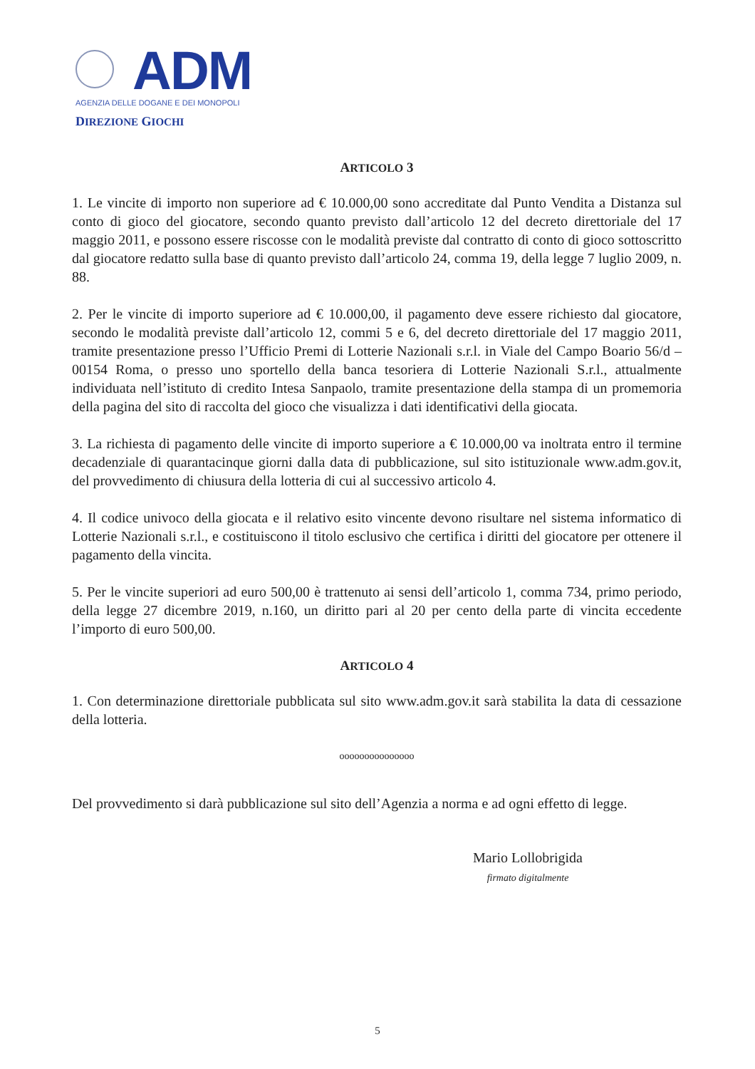ADM
AGENZIA DELLE DOGANE E DEI MONOPOLI
DIREZIONE GIOCHI
ARTICOLO 3
1. Le vincite di importo non superiore ad € 10.000,00 sono accreditate dal Punto Vendita a Distanza sul conto di gioco del giocatore, secondo quanto previsto dall’articolo 12 del decreto direttoriale del 17 maggio 2011, e possono essere riscosse con le modalità previste dal contratto di conto di gioco sottoscritto dal giocatore redatto sulla base di quanto previsto dall’articolo 24, comma 19, della legge 7 luglio 2009, n. 88.
2. Per le vincite di importo superiore ad € 10.000,00, il pagamento deve essere richiesto dal giocatore, secondo le modalità previste dall’articolo 12, commi 5 e 6, del decreto direttoriale del 17 maggio 2011, tramite presentazione presso l’Ufficio Premi di Lotterie Nazionali s.r.l. in Viale del Campo Boario 56/d – 00154 Roma, o presso uno sportello della banca tesoriera di Lotterie Nazionali S.r.l., attualmente individuata nell’istituto di credito Intesa Sanpaolo, tramite presentazione della stampa di un promemoria della pagina del sito di raccolta del gioco che visualizza i dati identificativi della giocata.
3. La richiesta di pagamento delle vincite di importo superiore a € 10.000,00 va inoltrata entro il termine decadenziale di quarantacinque giorni dalla data di pubblicazione, sul sito istituzionale www.adm.gov.it, del provvedimento di chiusura della lotteria di cui al successivo articolo 4.
4. Il codice univoco della giocata e il relativo esito vincente devono risultare nel sistema informatico di Lotterie Nazionali s.r.l., e costituiscono il titolo esclusivo che certifica i diritti del giocatore per ottenere il pagamento della vincita.
5. Per le vincite superiori ad euro 500,00 è trattenuto ai sensi dell’articolo 1, comma 734, primo periodo, della legge 27 dicembre 2019, n.160, un diritto pari al 20 per cento della parte di vincita eccedente l’importo di euro 500,00.
ARTICOLO 4
1. Con determinazione direttoriale pubblicata sul sito www.adm.gov.it sarà stabilita la data di cessazione della lotteria.
ooooooooooooooo
Del provvedimento si darà pubblicazione sul sito dell’Agenzia a norma e ad ogni effetto di legge.
Mario Lollobrigida
firmato digitalmente
5